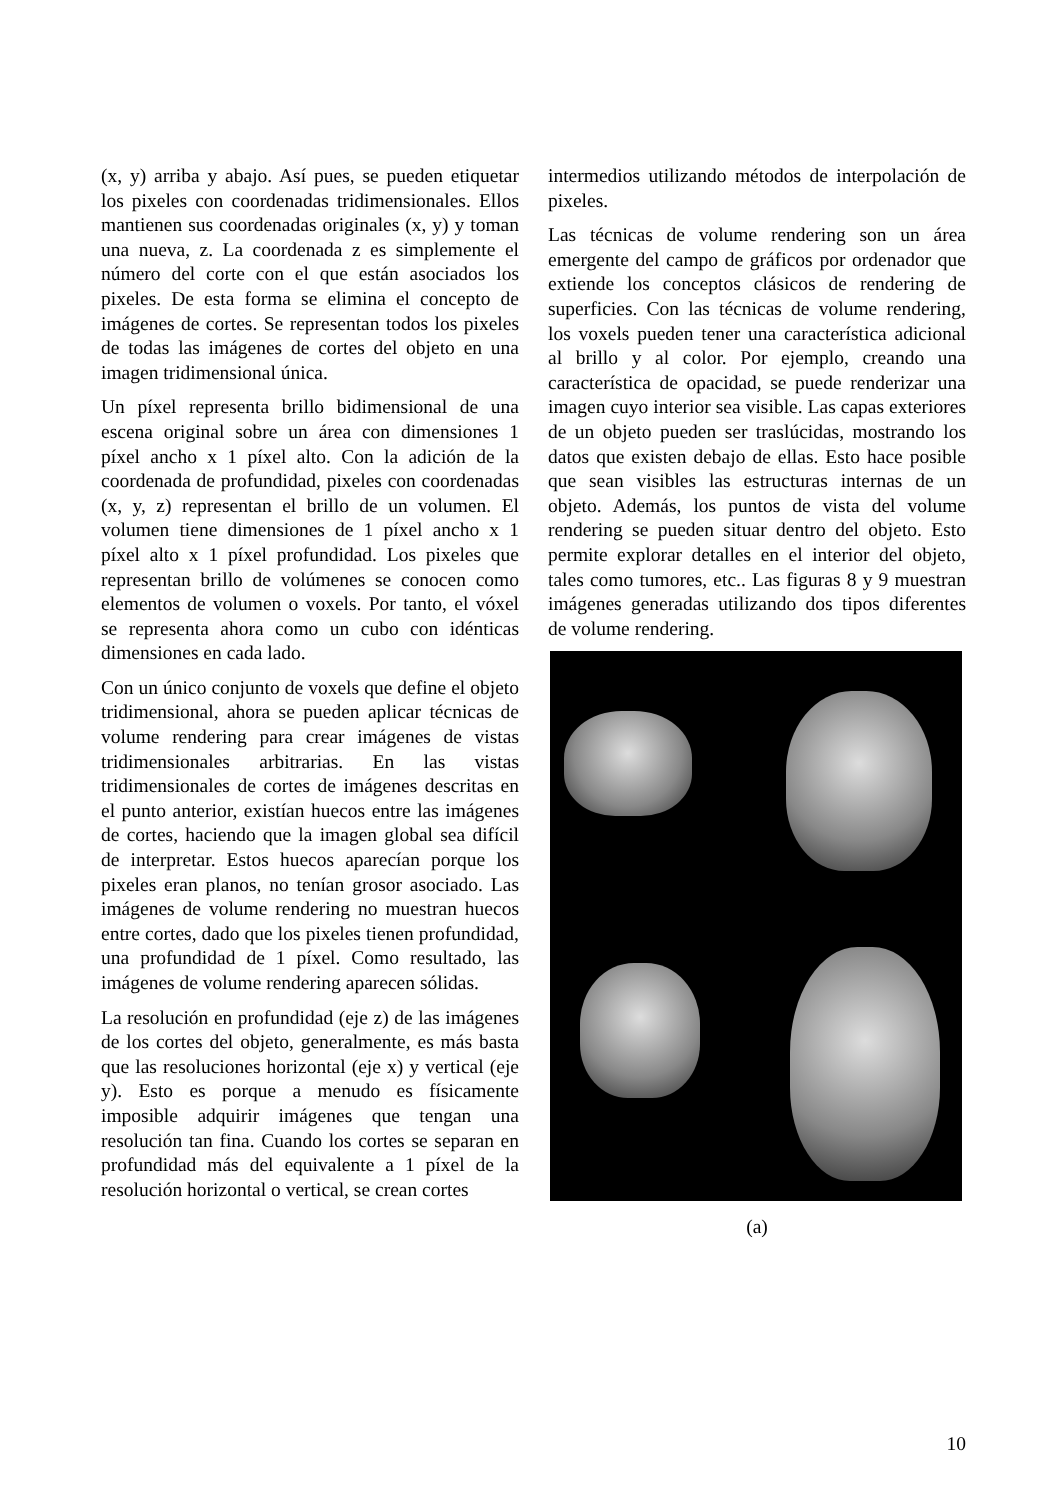(x, y) arriba y abajo. Así pues, se pueden etiquetar los pixeles con coordenadas tridimensionales. Ellos mantienen sus coordenadas originales (x, y) y toman una nueva, z. La coordenada z es simplemente el número del corte con el que están asociados los pixeles. De esta forma se elimina el concepto de imágenes de cortes. Se representan todos los pixeles de todas las imágenes de cortes del objeto en una imagen tridimensional única.
Un píxel representa brillo bidimensional de una escena original sobre un área con dimensiones 1 píxel ancho x 1 píxel alto. Con la adición de la coordenada de profundidad, pixeles con coordenadas (x, y, z) representan el brillo de un volumen. El volumen tiene dimensiones de 1 píxel ancho x 1 píxel alto x 1 píxel profundidad. Los pixeles que representan brillo de volúmenes se conocen como elementos de volumen o voxels. Por tanto, el vóxel se representa ahora como un cubo con idénticas dimensiones en cada lado.
Con un único conjunto de voxels que define el objeto tridimensional, ahora se pueden aplicar técnicas de volume rendering para crear imágenes de vistas tridimensionales arbitrarias. En las vistas tridimensionales de cortes de imágenes descritas en el punto anterior, existían huecos entre las imágenes de cortes, haciendo que la imagen global sea difícil de interpretar. Estos huecos aparecían porque los pixeles eran planos, no tenían grosor asociado. Las imágenes de volume rendering no muestran huecos entre cortes, dado que los pixeles tienen profundidad, una profundidad de 1 píxel. Como resultado, las imágenes de volume rendering aparecen sólidas.
La resolución en profundidad (eje z) de las imágenes de los cortes del objeto, generalmente, es más basta que las resoluciones horizontal (eje x) y vertical (eje y). Esto es porque a menudo es físicamente imposible adquirir imágenes que tengan una resolución tan fina. Cuando los cortes se separan en profundidad más del equivalente a 1 píxel de la resolución horizontal o vertical, se crean cortes
intermedios utilizando métodos de interpolación de pixeles.
Las técnicas de volume rendering son un área emergente del campo de gráficos por ordenador que extiende los conceptos clásicos de rendering de superficies. Con las técnicas de volume rendering, los voxels pueden tener una característica adicional al brillo y al color. Por ejemplo, creando una característica de opacidad, se puede renderizar una imagen cuyo interior sea visible. Las capas exteriores de un objeto pueden ser traslúcidas, mostrando los datos que existen debajo de ellas. Esto hace posible que sean visibles las estructuras internas de un objeto. Además, los puntos de vista del volume rendering se pueden situar dentro del objeto. Esto permite explorar detalles en el interior del objeto, tales como tumores, etc.. Las figuras 8 y 9 muestran imágenes generadas utilizando dos tipos diferentes de volume rendering.
(a)
10